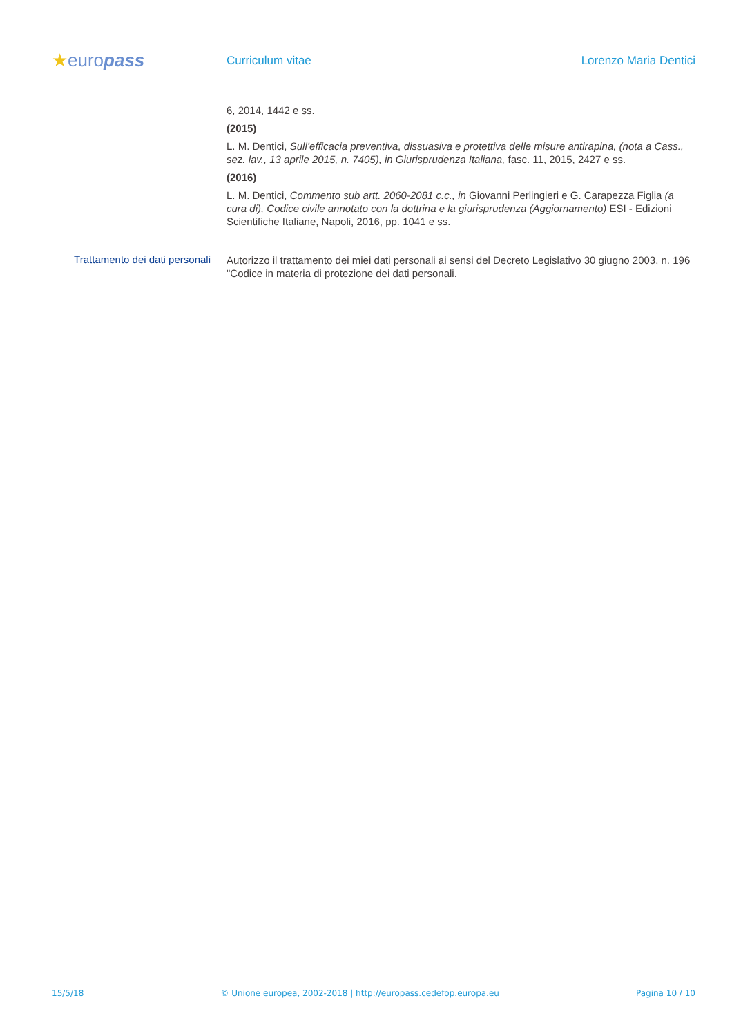★europass
Curriculum vitae Lorenzo Maria Dentici
6, 2014, 1442 e ss.
(2015)
L. M. Dentici, Sull’efficacia preventiva, dissuasiva e protettiva delle misure antirapina, (nota a Cass., sez. lav., 13 aprile 2015, n. 7405), in Giurisprudenza Italiana, fasc. 11, 2015, 2427 e ss.
(2016)
L. M. Dentici, Commento sub artt. 2060-2081 c.c., in Giovanni Perlingieri e G. Carapezza Figlia (a cura di), Codice civile annotato con la dottrina e la giurisprudenza (Aggiornamento) ESI - Edizioni Scientifiche Italiane, Napoli, 2016, pp. 1041 e ss.
Trattamento dei dati personali
Autorizzo il trattamento dei miei dati personali ai sensi del Decreto Legislativo 30 giugno 2003, n. 196 "Codice in materia di protezione dei dati personali.
15/5/18 © Unione europea, 2002-2018 | http://europass.cedefop.europa.eu Pagina 10 / 10